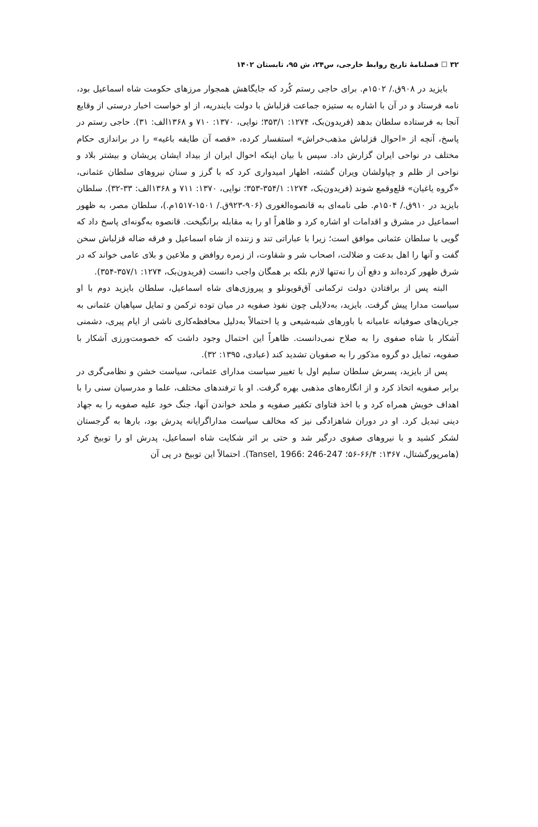۳۲ ☐ فصلنامهٔ تاریخ روابط خارجی، س۲۴، ش ۹۵، تابستان ۱۴۰۲
بایزید در ۹۰۸ق./ ۱۵۰۲م. برای حاجی رستم کُرد که جایگاهش همجوار مرزهای حکومت شاه اسماعیل بود، نامه فرستاد و در آن با اشاره به ستیزه جماعت قزلباش با دولت بایندریه، از او خواست اخبار درستی از وقایع آنجا به فرستاده سلطان بدهد (فریدون‌بک، ۱۲۷۴: ۳۵۳/۱؛ نوایی، ۱۳۷۰: ۷۱۰ و ۱۳۶۸الف: ۳۱). حاجی رستم در پاسخ، آنچه از «احوال قزلباش مذهب‌خراش» استفسار کرده، «قصه آن طایفه باغیه» را در براندازی حکام مختلف در نواحی ایران گزارش داد. سپس با بیان اینکه احوال ایران از بیداد ایشان پریشان و بیشتر بلاد و نواحی از ظلم و چپاولشان ویران گشته، اظهار امیدواری کرد که با گرز و سنان نیروهای سلطان عثمانی، «گروه یاغیان» قلع‌وقمع شوند (فریدون‌بک، ۱۲۷۴: ۳۵۴/۱-۳۵۳؛ نوایی، ۱۳۷۰: ۷۱۱ و ۱۳۶۸الف: ۳۳-۳۲). سلطان بایزید در ۹۱۰ق./ ۱۵۰۴م. طی نامه‌ای به قانصوه‌الغوری (۹۰۶-۹۲۳ق./ ۱۵۰۱-۱۵۱۷م.)، سلطان مصر، به ظهور اسماعیل در مشرق و اقدامات او اشاره کرد و ظاهراً او را به مقابله برانگیخت. قانصوه به‌گونه‌ای پاسخ داد که گویی با سلطان عثمانی موافق است؛ زیرا با عباراتی تند و زننده از شاه اسماعیل و فرقه ضاله قزلباش سخن گفت و آنها را اهل بدعت و ضلالت، اصحاب شر و شقاوت، از زمره روافض و ملاعین و بلای عامی خواند که در شرق ظهور کرده‌اند و دفع آن را نه‌تنها لازم بلکه بر همگان واجب دانست (فریدون‌بک، ۱۲۷۴: ۳۵۷/۱-۳۵۴).
البته پس از برافتادن دولت ترکمانی آق‌قویونلو و پیروزی‌های شاه اسماعیل، سلطان بایزید دوم با او سیاست مدارا پیش گرفت. بایزید، به‌دلایلی چون نفوذ صفویه در میان توده ترکمن و تمایل سپاهیان عثمانی به جریان‌های صوفیانه عامیانه با باورهای شبه‌شیعی و یا احتمالاً به‌دلیل محافظه‌کاری ناشی از ایام پیری، دشمنی آشکار با شاه صفوی را به صلاح نمی‌دانست. ظاهراً این احتمال وجود داشت که خصومت‌ورزی آشکار با صفویه، تمایل دو گروه مذکور را به صفویان تشدید کند (عبادی، ۱۳۹۵: ۳۲).
پس از بایزید، پسرش سلطان سلیم اول با تغییر سیاست مدارای عثمانی، سیاست خشن و نظامی‌گری در برابر صفویه اتخاذ کرد و از انگاره‌های مذهبی بهره گرفت. او با ترفندهای مختلف، علما و مدرسیان سنی را با اهداف خویش همراه کرد و با اخذ فتاوای تکفیر صفویه و ملحد خواندن آنها، جنگ خود علیه صفویه را به جهاد دینی تبدیل کرد. او در دوران شاهزادگی نیز که مخالف سیاست مداراگرایانه پدرش بود، بارها به گرجستان لشکر کشید و با نیروهای صفوی درگیر شد و حتی بر اثر شکایت شاه اسماعیل، پدرش او را توبیخ کرد (هامرپورگشتال، ۱۳۶۷: ۶۶/۴-۵۶؛ Tansel, 1966: 246-247). احتمالاً این توبیخ در پی آن